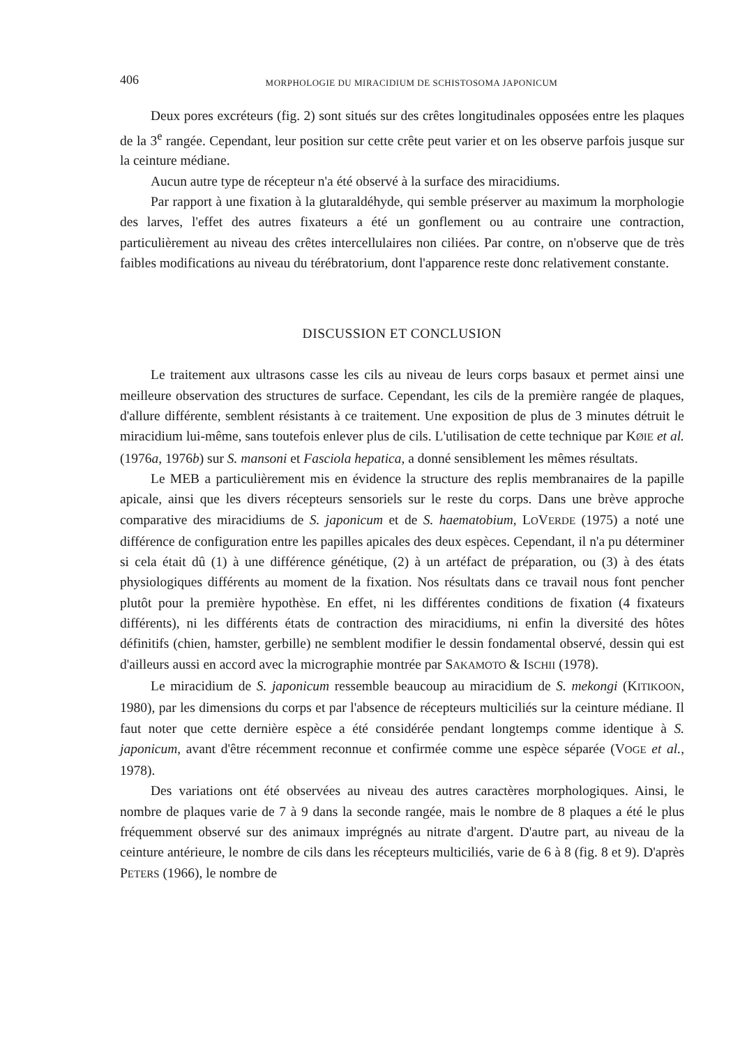406 MORPHOLOGIE DU MIRACIDIUM DE SCHISTOSOMA JAPONICUM
Deux pores excréteurs (fig. 2) sont situés sur des crêtes longitudinales opposées entre les plaques de la 3<sup>e</sup> rangée. Cependant, leur position sur cette crête peut varier et on les observe parfois jusque sur la ceinture médiane.
Aucun autre type de récepteur n'a été observé à la surface des miracidiums.
Par rapport à une fixation à la glutaraldéhyde, qui semble préserver au maximum la morphologie des larves, l'effet des autres fixateurs a été un gonflement ou au contraire une contraction, particulièrement au niveau des crêtes intercellulaires non ciliées. Par contre, on n'observe que de très faibles modifications au niveau du térébratorium, dont l'apparence reste donc relativement constante.
DISCUSSION ET CONCLUSION
Le traitement aux ultrasons casse les cils au niveau de leurs corps basaux et permet ainsi une meilleure observation des structures de surface. Cependant, les cils de la première rangée de plaques, d'allure différente, semblent résistants à ce traitement. Une exposition de plus de 3 minutes détruit le miracidium lui-même, sans toutefois enlever plus de cils. L'utilisation de cette technique par KØIE et al. (1976a, 1976b) sur S. mansoni et Fasciola hepatica, a donné sensiblement les mêmes résultats.
Le MEB a particulièrement mis en évidence la structure des replis membranaires de la papille apicale, ainsi que les divers récepteurs sensoriels sur le reste du corps. Dans une brève approche comparative des miracidiums de S. japonicum et de S. haematobium, LOVERDE (1975) a noté une différence de configuration entre les papilles apicales des deux espèces. Cependant, il n'a pu déterminer si cela était dû (1) à une différence génétique, (2) à un artéfact de préparation, ou (3) à des états physiologiques différents au moment de la fixation. Nos résultats dans ce travail nous font pencher plutôt pour la première hypothèse. En effet, ni les différentes conditions de fixation (4 fixateurs différents), ni les différents états de contraction des miracidiums, ni enfin la diversité des hôtes définitifs (chien, hamster, gerbille) ne semblent modifier le dessin fondamental observé, dessin qui est d'ailleurs aussi en accord avec la micrographie montrée par SAKAMOTO & ISCHII (1978).
Le miracidium de S. japonicum ressemble beaucoup au miracidium de S. mekongi (KITIKOON, 1980), par les dimensions du corps et par l'absence de récepteurs multiciliés sur la ceinture médiane. Il faut noter que cette dernière espèce a été considérée pendant longtemps comme identique à S. japonicum, avant d'être récemment reconnue et confirmée comme une espèce séparée (VOGE et al., 1978).
Des variations ont été observées au niveau des autres caractères morphologiques. Ainsi, le nombre de plaques varie de 7 à 9 dans la seconde rangée, mais le nombre de 8 plaques a été le plus fréquemment observé sur des animaux imprégnés au nitrate d'argent. D'autre part, au niveau de la ceinture antérieure, le nombre de cils dans les récepteurs multiciliés, varie de 6 à 8 (fig. 8 et 9). D'après PETERS (1966), le nombre de